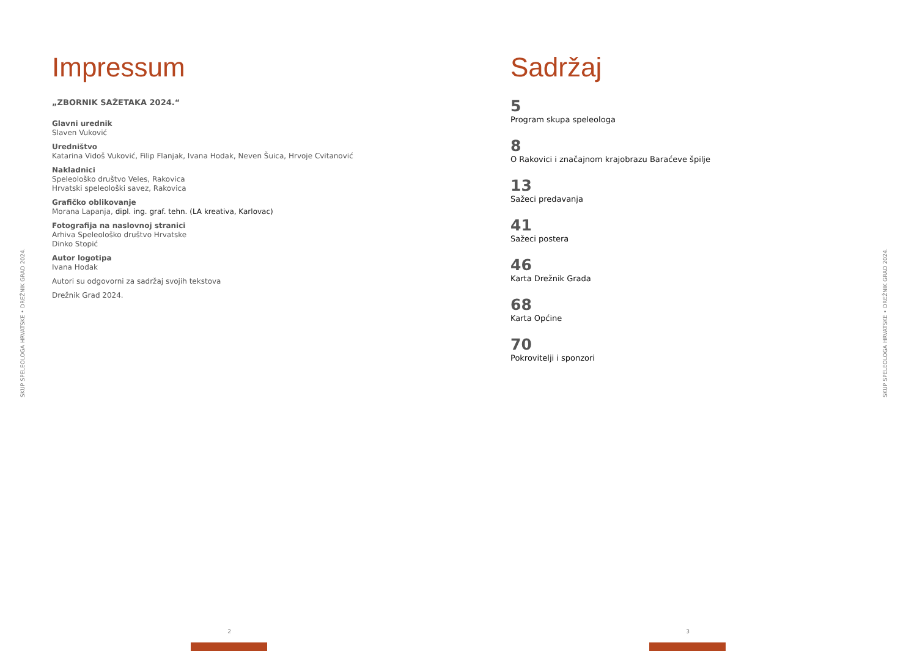Impressum
„ZBORNIK SAŽETAKA 2024.“
Glavni urednik
Slaven Vuković
Uredništvo
Katarina Vidoš Vuković, Filip Flanjak, Ivana Hodak, Neven Šuica, Hrvoje Cvitanović
Nakladnici
Speleološko društvo Veles, Rakovica
Hrvatski speleološki savez, Rakovica
Grafičko oblikovanje
Morana Lapanja, dipl. ing. graf. tehn. (LA kreativa, Karlovac)
Fotografija na naslovnoj stranici
Arhiva Speleološko društvo Hrvatske
Dinko Stopić
Autor logotipa
Ivana Hodak
Autori su odgovorni za sadržaj svojih tekstova
Drežnik Grad 2024.
SKUP SPELEOLOGA HRVATSKE • DREŽNIK GRAD 2024.
2
Sadržaj
5
Program skupa speleologa
8
O Rakovici i značajnom krajobrazu Baraćeve špilje
13
Sažeci predavanja
41
Sažeci postera
46
Karta Drežnik Grada
68
Karta Općine
70
Pokrovitelji i sponzori
SKUP SPELEOLOGA HRVATSKE • DREŽNIK GRAD 2024.
3